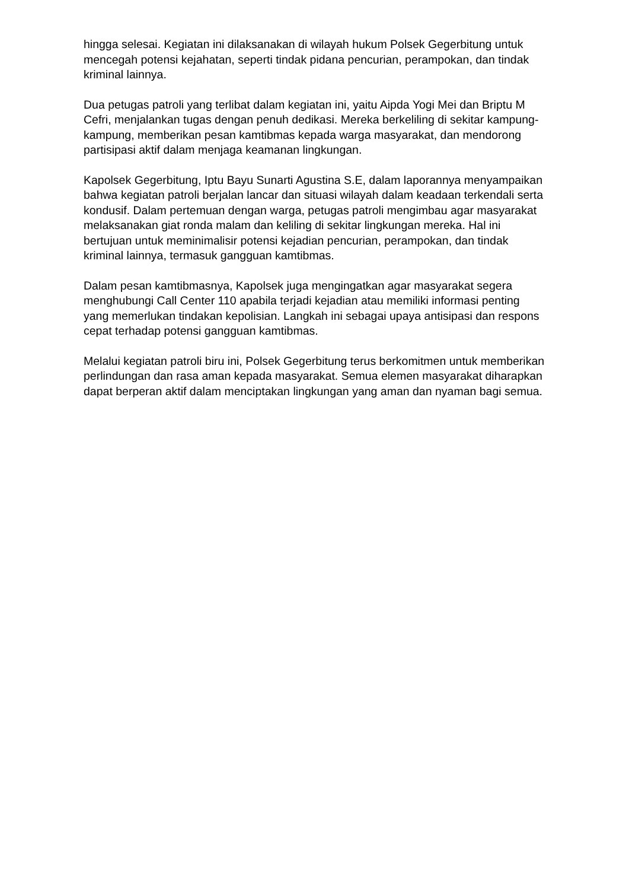hingga selesai. Kegiatan ini dilaksanakan di wilayah hukum Polsek Gegerbitung untuk mencegah potensi kejahatan, seperti tindak pidana pencurian, perampokan, dan tindak kriminal lainnya.
Dua petugas patroli yang terlibat dalam kegiatan ini, yaitu Aipda Yogi Mei dan Briptu M Cefri, menjalankan tugas dengan penuh dedikasi. Mereka berkeliling di sekitar kampung-kampung, memberikan pesan kamtibmas kepada warga masyarakat, dan mendorong partisipasi aktif dalam menjaga keamanan lingkungan.
Kapolsek Gegerbitung, Iptu Bayu Sunarti Agustina S.E, dalam laporannya menyampaikan bahwa kegiatan patroli berjalan lancar dan situasi wilayah dalam keadaan terkendali serta kondusif. Dalam pertemuan dengan warga, petugas patroli mengimbau agar masyarakat melaksanakan giat ronda malam dan keliling di sekitar lingkungan mereka. Hal ini bertujuan untuk meminimalisir potensi kejadian pencurian, perampokan, dan tindak kriminal lainnya, termasuk gangguan kamtibmas.
Dalam pesan kamtibmasnya, Kapolsek juga mengingatkan agar masyarakat segera menghubungi Call Center 110 apabila terjadi kejadian atau memiliki informasi penting yang memerlukan tindakan kepolisian. Langkah ini sebagai upaya antisipasi dan respons cepat terhadap potensi gangguan kamtibmas.
Melalui kegiatan patroli biru ini, Polsek Gegerbitung terus berkomitmen untuk memberikan perlindungan dan rasa aman kepada masyarakat. Semua elemen masyarakat diharapkan dapat berperan aktif dalam menciptakan lingkungan yang aman dan nyaman bagi semua.